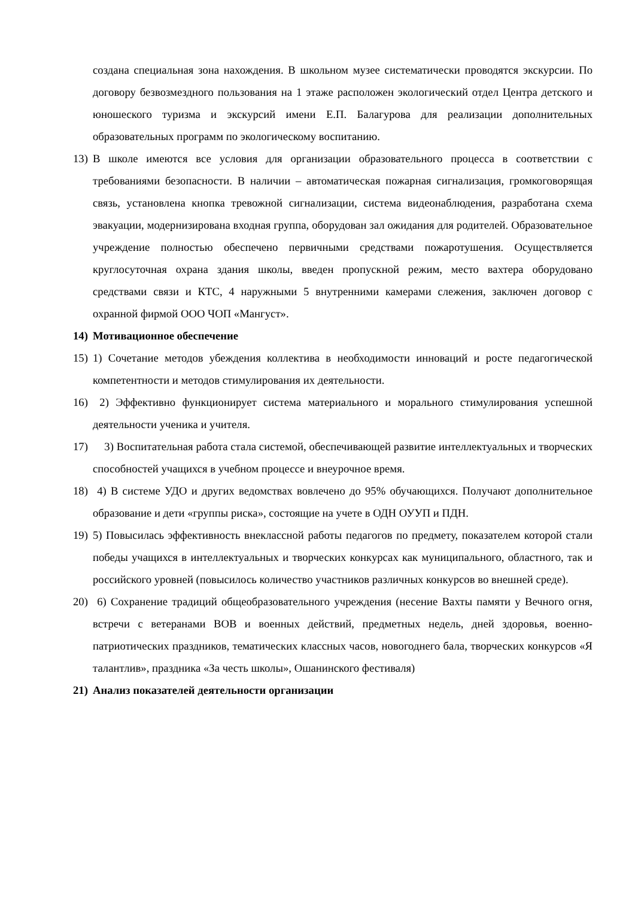создана специальная зона нахождения. В школьном музее систематически проводятся экскурсии. По договору безвозмездного пользования на 1 этаже расположен экологический отдел Центра детского и юношеского туризма и экскурсий имени Е.П. Балагурова для реализации дополнительных образовательных программ по экологическому воспитанию.
13)
В школе имеются все условия для организации образовательного процесса в соответствии с требованиями безопасности. В наличии – автоматическая пожарная сигнализация, громкоговорящая связь, установлена кнопка тревожной сигнализации, система видеонаблюдения, разработана схема эвакуации, модернизирована входная группа, оборудован зал ожидания для родителей. Образовательное учреждение полностью обеспечено первичными средствами пожаротушения. Осуществляется круглосуточная охрана здания школы, введен пропускной режим, место вахтера оборудовано средствами связи и КТС, 4 наружными 5 внутренними камерами слежения, заключен договор с охранной фирмой ООО ЧОП «Мангуст».
14)
Мотивационное обеспечение
15)
1) Сочетание методов убеждения коллектива в необходимости инноваций и росте педагогической компетентности и методов стимулирования их деятельности.
16)
2) Эффективно функционирует система материального и морального стимулирования успешной деятельности ученика и учителя.
17)
3) Воспитательная работа стала системой, обеспечивающей развитие интеллектуальных и творческих способностей учащихся в учебном процессе и внеурочное время.
18)
4) В системе УДО и других ведомствах вовлечено до 95% обучающихся. Получают дополнительное образование и дети «группы риска», состоящие на учете в ОДН ОУУП и ПДН.
19)
5) Повысилась эффективность внеклассной работы педагогов по предмету, показателем которой стали победы учащихся в интеллектуальных и творческих конкурсах как муниципального, областного, так и российского уровней (повысилось количество участников различных конкурсов во внешней среде).
20)
6) Сохранение традиций общеобразовательного учреждения (несение Вахты памяти у Вечного огня, встречи с ветеранами ВОВ и военных действий, предметных недель, дней здоровья, военно-патриотических праздников, тематических классных часов, новогоднего бала, творческих конкурсов «Я талантлив», праздника «За честь школы», Ошанинского фестиваля)
21)
Анализ показателей деятельности организации